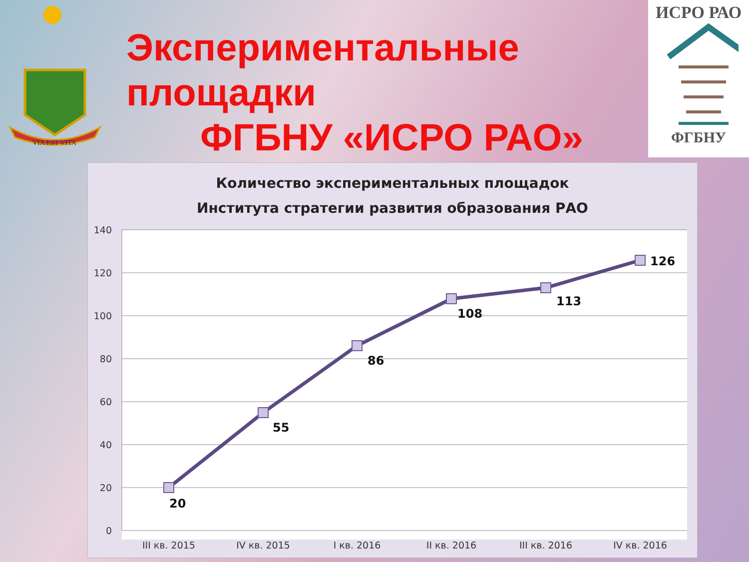VIA EST VITA
ИСРО РАО
ФГБНУ
Экспериментальные
площадки
ФГБНУ «ИСРО РАО»
Количество экспериментальных площадок
Института стратегии развития образования РАО
140
120
100
80
60
40
20
0
20
55
86
108
113
126
III кв. 2015
IV кв. 2015
I кв. 2016
II кв. 2016
III кв. 2016
IV кв. 2016